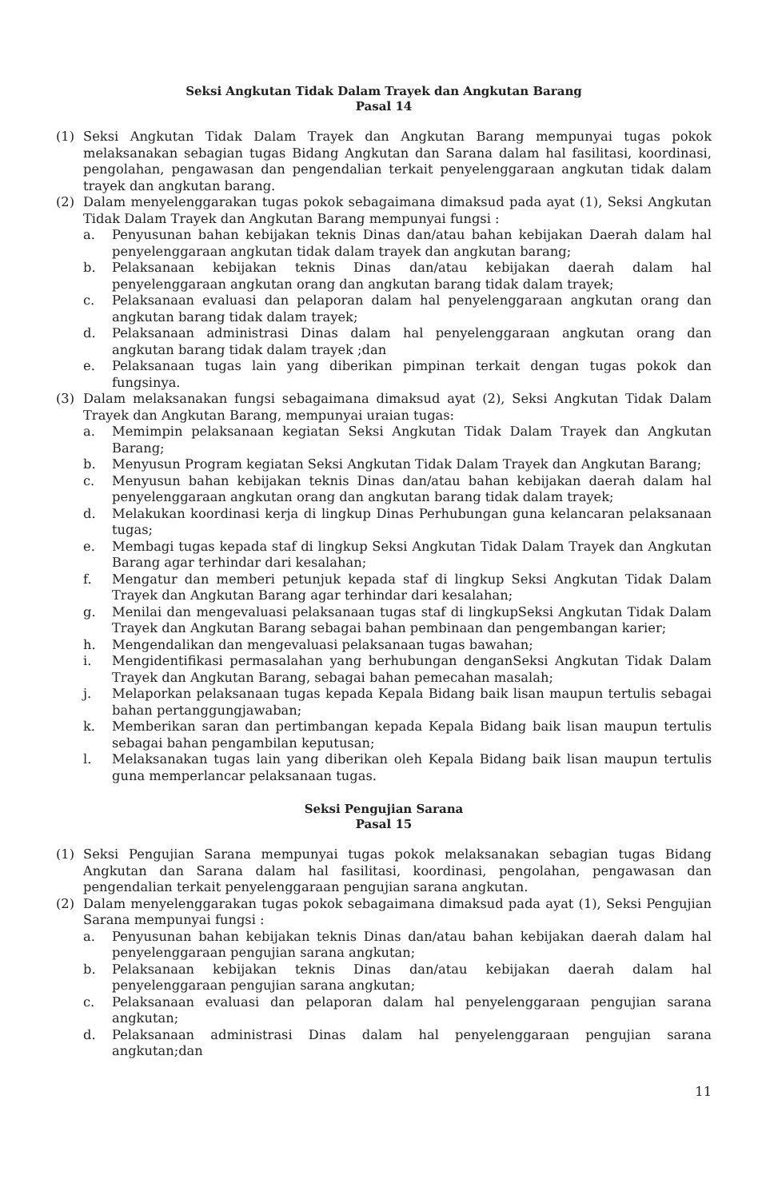Seksi Angkutan Tidak Dalam Trayek dan Angkutan Barang
Pasal 14
(1) Seksi Angkutan Tidak Dalam Trayek dan Angkutan Barang mempunyai tugas pokok melaksanakan sebagian tugas Bidang Angkutan dan Sarana dalam hal fasilitasi, koordinasi, pengolahan, pengawasan dan pengendalian terkait penyelenggaraan angkutan tidak dalam trayek dan angkutan barang.
(2) Dalam menyelenggarakan tugas pokok sebagaimana dimaksud pada ayat (1), Seksi Angkutan Tidak Dalam Trayek dan Angkutan Barang mempunyai fungsi :
a. Penyusunan bahan kebijakan teknis Dinas dan/atau bahan kebijakan Daerah dalam hal penyelenggaraan angkutan tidak dalam trayek dan angkutan barang;
b. Pelaksanaan kebijakan teknis Dinas dan/atau kebijakan daerah dalam hal penyelenggaraan angkutan orang dan angkutan barang tidak dalam trayek;
c. Pelaksanaan evaluasi dan pelaporan dalam hal penyelenggaraan angkutan orang dan angkutan barang tidak dalam trayek;
d. Pelaksanaan administrasi Dinas dalam hal penyelenggaraan angkutan orang dan angkutan barang tidak dalam trayek ;dan
e. Pelaksanaan tugas lain yang diberikan pimpinan terkait dengan tugas pokok dan fungsinya.
(3) Dalam melaksanakan fungsi sebagaimana dimaksud ayat (2), Seksi Angkutan Tidak Dalam Trayek dan Angkutan Barang, mempunyai uraian tugas:
a. Memimpin pelaksanaan kegiatan Seksi Angkutan Tidak Dalam Trayek dan Angkutan Barang;
b. Menyusun Program kegiatan Seksi Angkutan Tidak Dalam Trayek dan Angkutan Barang;
c. Menyusun bahan kebijakan teknis Dinas dan/atau bahan kebijakan daerah dalam hal penyelenggaraan angkutan orang dan angkutan barang tidak dalam trayek;
d. Melakukan koordinasi kerja di lingkup Dinas Perhubungan guna kelancaran pelaksanaan tugas;
e. Membagi tugas kepada staf di lingkup Seksi Angkutan Tidak Dalam Trayek dan Angkutan Barang agar terhindar dari kesalahan;
f. Mengatur dan memberi petunjuk kepada staf di lingkup Seksi Angkutan Tidak Dalam Trayek dan Angkutan Barang agar terhindar dari kesalahan;
g. Menilai dan mengevaluasi pelaksanaan tugas staf di lingkupSeksi Angkutan Tidak Dalam Trayek dan Angkutan Barang sebagai bahan pembinaan dan pengembangan karier;
h. Mengendalikan dan mengevaluasi pelaksanaan tugas bawahan;
i. Mengidentifikasi permasalahan yang berhubungan denganSeksi Angkutan Tidak Dalam Trayek dan Angkutan Barang, sebagai bahan pemecahan masalah;
j. Melaporkan pelaksanaan tugas kepada Kepala Bidang baik lisan maupun tertulis sebagai bahan pertanggungjawaban;
k. Memberikan saran dan pertimbangan kepada Kepala Bidang baik lisan maupun tertulis sebagai bahan pengambilan keputusan;
l. Melaksanakan tugas lain yang diberikan oleh Kepala Bidang baik lisan maupun tertulis guna memperlancar pelaksanaan tugas.
Seksi Pengujian Sarana
Pasal 15
(1) Seksi Pengujian Sarana mempunyai tugas pokok melaksanakan sebagian tugas Bidang Angkutan dan Sarana dalam hal fasilitasi, koordinasi, pengolahan, pengawasan dan pengendalian terkait penyelenggaraan pengujian sarana angkutan.
(2) Dalam menyelenggarakan tugas pokok sebagaimana dimaksud pada ayat (1), Seksi Pengujian Sarana mempunyai fungsi :
a. Penyusunan bahan kebijakan teknis Dinas dan/atau bahan kebijakan daerah dalam hal penyelenggaraan pengujian sarana angkutan;
b. Pelaksanaan kebijakan teknis Dinas dan/atau kebijakan daerah dalam hal penyelenggaraan pengujian sarana angkutan;
c. Pelaksanaan evaluasi dan pelaporan dalam hal penyelenggaraan pengujian sarana angkutan;
d. Pelaksanaan administrasi Dinas dalam hal penyelenggaraan pengujian sarana angkutan;dan
11